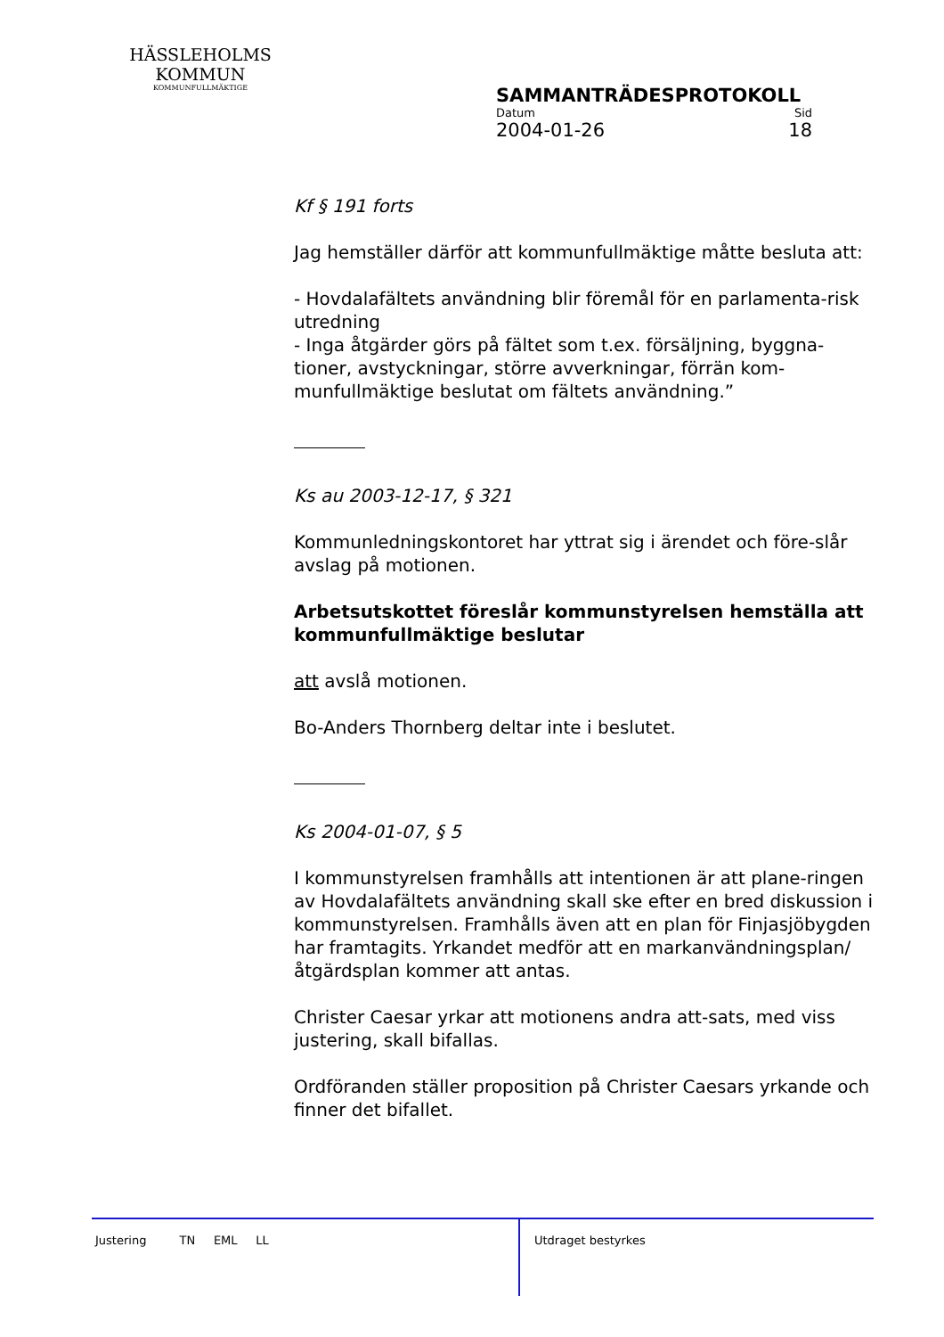HÄSSLEHOLMS
KOMMUN
KOMMUNFULLMÄKTIGE
SAMMANTRÄDESPROTOKOLL
Datum Sid
2004-01-26 18
Kf § 191 forts
Jag hemställer därför att kommunfullmäktige måtte besluta att:
- Hovdalafältets användning blir föremål för en parlamenta-risk utredning
- Inga åtgärder görs på fältet som t.ex. försäljning, byggna-tioner, avstyckningar, större avverkningar, förrän kom-munfullmäktige beslutat om fältets användning.”
Ks au 2003-12-17, § 321
Kommunledningskontoret har yttrat sig i ärendet och före-slår avslag på motionen.
Arbetsutskottet föreslår kommunstyrelsen hemställa att kommunfullmäktige beslutar
att avslå motionen.
Bo-Anders Thornberg deltar inte i beslutet.
Ks 2004-01-07, § 5
I kommunstyrelsen framhålls att intentionen är att plane-ringen av Hovdalafältets användning skall ske efter en bred diskussion i kommunstyrelsen. Framhålls även att en plan för Finjasjöbygden har framtagits. Yrkandet medför att en markanvändningsplan/åtgärdsplan kommer att antas.
Christer Caesar yrkar att motionens andra att-sats, med viss justering, skall bifallas.
Ordföranden ställer proposition på Christer Caesars yrkande och finner det bifallet.
Justering TN EML LL
Utdraget bestyrkes